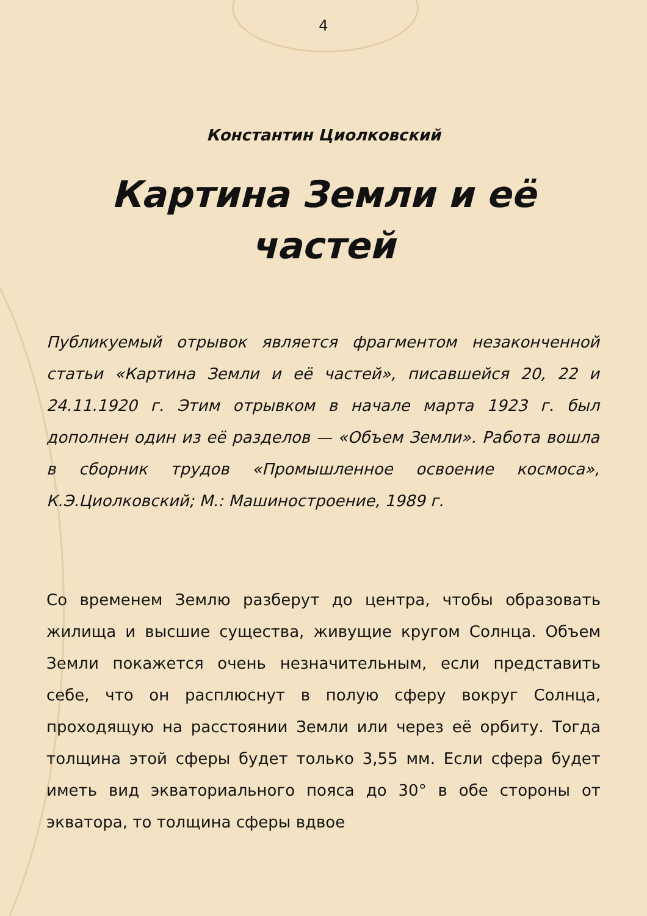4
Константин Циолковский
Картина Земли и её частей
Публикуемый отрывок является фрагментом незаконченной статьи «Картина Земли и её частей», писавшейся 20, 22 и 24.11.1920 г. Этим отрывком в начале марта 1923 г. был дополнен один из её разделов — «Объем Земли». Работа вошла в сборник трудов «Промышленное освоение космоса», К.Э.Циолковский; М.: Машиностроение, 1989 г.
Со временем Землю разберут до центра, чтобы образовать жилища и высшие существа, живущие кругом Солнца. Объем Земли покажется очень незначительным, если представить себе, что он расплюснут в полую сферу вокруг Солнца, проходящую на расстоянии Земли или через её орбиту. Тогда толщина этой сферы будет только 3,55 мм. Если сфера будет иметь вид экваториального пояса до 30° в обе стороны от экватора, то толщина сферы вдвое